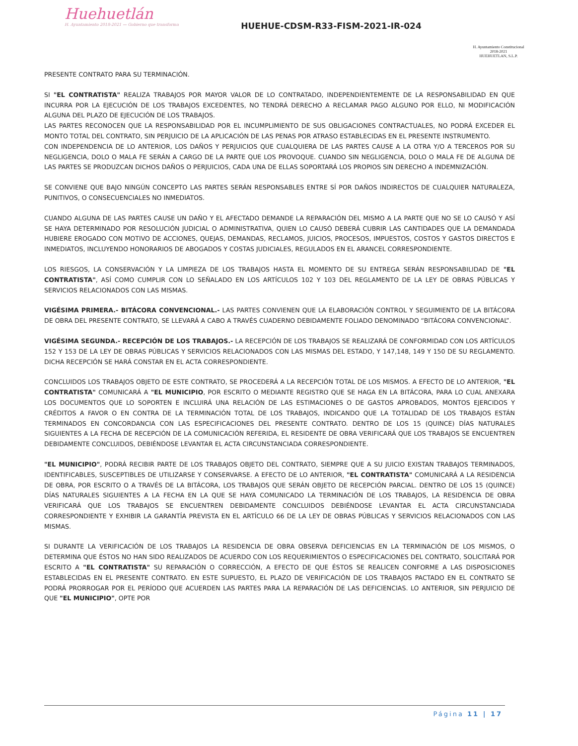Huehuetlán
H. Ayuntamiento 2018-2021 — Gobierno que transforma
HUEHUE-CDSM-R33-FISM-2021-IR-024
H. Ayuntamiento Constitucional
2018-2021
HUEHUETLAN, S.L.P.
PRESENTE CONTRATO PARA SU TERMINACIÓN.
SI "EL CONTRATISTA" REALIZA TRABAJOS POR MAYOR VALOR DE LO CONTRATADO, INDEPENDIENTEMENTE DE LA RESPONSABILIDAD EN QUE INCURRA POR LA EJECUCIÓN DE LOS TRABAJOS EXCEDENTES, NO TENDRÁ DERECHO A RECLAMAR PAGO ALGUNO POR ELLO, NI MODIFICACIÓN ALGUNA DEL PLAZO DE EJECUCIÓN DE LOS TRABAJOS.
LAS PARTES RECONOCEN QUE LA RESPONSABILIDAD POR EL INCUMPLIMIENTO DE SUS OBLIGACIONES CONTRACTUALES, NO PODRÁ EXCEDER EL MONTO TOTAL DEL CONTRATO, SIN PERJUICIO DE LA APLICACIÓN DE LAS PENAS POR ATRASO ESTABLECIDAS EN EL PRESENTE INSTRUMENTO.
CON INDEPENDENCIA DE LO ANTERIOR, LOS DAÑOS Y PERJUICIOS QUE CUALQUIERA DE LAS PARTES CAUSE A LA OTRA Y/O A TERCEROS POR SU NEGLIGENCIA, DOLO O MALA FE SERÁN A CARGO DE LA PARTE QUE LOS PROVOQUE. CUANDO SIN NEGLIGENCIA, DOLO O MALA FE DE ALGUNA DE LAS PARTES SE PRODUZCAN DICHOS DAÑOS O PERJUICIOS, CADA UNA DE ELLAS SOPORTARÁ LOS PROPIOS SIN DERECHO A INDEMNIZACIÓN.
SE CONVIENE QUE BAJO NINGÚN CONCEPTO LAS PARTES SERÁN RESPONSABLES ENTRE SÍ POR DAÑOS INDIRECTOS DE CUALQUIER NATURALEZA, PUNITIVOS, O CONSECUENCIALES NO INMEDIATOS.
CUANDO ALGUNA DE LAS PARTES CAUSE UN DAÑO Y EL AFECTADO DEMANDE LA REPARACIÓN DEL MISMO A LA PARTE QUE NO SE LO CAUSÓ Y ASÍ SE HAYA DETERMINADO POR RESOLUCIÓN JUDICIAL O ADMINISTRATIVA, QUIEN LO CAUSÓ DEBERÁ CUBRIR LAS CANTIDADES QUE LA DEMANDADA HUBIERE EROGADO CON MOTIVO DE ACCIONES, QUEJAS, DEMANDAS, RECLAMOS, JUICIOS, PROCESOS, IMPUESTOS, COSTOS Y GASTOS DIRECTOS E INMEDIATOS, INCLUYENDO HONORARIOS DE ABOGADOS Y COSTAS JUDICIALES, REGULADOS EN EL ARANCEL CORRESPONDIENTE.
LOS RIESGOS, LA CONSERVACIÓN Y LA LIMPIEZA DE LOS TRABAJOS HASTA EL MOMENTO DE SU ENTREGA SERÁN RESPONSABILIDAD DE "EL CONTRATISTA", ASÍ COMO CUMPLIR CON LO SEÑALADO EN LOS ARTÍCULOS 102 Y 103 DEL REGLAMENTO DE LA LEY DE OBRAS PÚBLICAS Y SERVICIOS RELACIONADOS CON LAS MISMAS.
VIGÉSIMA PRIMERA.- BITÁCORA CONVENCIONAL.- LAS PARTES CONVIENEN QUE LA ELABORACIÓN CONTROL Y SEGUIMIENTO DE LA BITÁCORA DE OBRA DEL PRESENTE CONTRATO, SE LLEVARÁ A CABO A TRAVÉS CUADERNO DEBIDAMENTE FOLIADO DENOMINADO “BITÁCORA CONVENCIONAL”.
VIGÉSIMA SEGUNDA.- RECEPCIÓN DE LOS TRABAJOS.- LA RECEPCIÓN DE LOS TRABAJOS SE REALIZARÁ DE CONFORMIDAD CON LOS ARTÍCULOS 152 Y 153 DE LA LEY DE OBRAS PÚBLICAS Y SERVICIOS RELACIONADOS CON LAS MISMAS DEL ESTADO, Y 147,148, 149 Y 150 DE SU REGLAMENTO. DICHA RECEPCIÓN SE HARÁ CONSTAR EN EL ACTA CORRESPONDIENTE.
CONCLUIDOS LOS TRABAJOS OBJETO DE ESTE CONTRATO, SE PROCEDERÁ A LA RECEPCIÓN TOTAL DE LOS MISMOS. A EFECTO DE LO ANTERIOR, "EL CONTRATISTA" COMUNICARÁ A "EL MUNICIPIO, POR ESCRITO O MEDIANTE REGISTRO QUE SE HAGA EN LA BITÁCORA, PARA LO CUAL ANEXARA LOS DOCUMENTOS QUE LO SOPORTEN E INCLUIRÁ UNA RELACIÓN DE LAS ESTIMACIONES O DE GASTOS APROBADOS, MONTOS EJERCIDOS Y CRÉDITOS A FAVOR O EN CONTRA DE LA TERMINACIÓN TOTAL DE LOS TRABAJOS, INDICANDO QUE LA TOTALIDAD DE LOS TRABAJOS ESTÁN TERMINADOS EN CONCORDANCIA CON LAS ESPECIFICACIONES DEL PRESENTE CONTRATO. DENTRO DE LOS 15 (QUINCE) DÍAS NATURALES SIGUIENTES A LA FECHA DE RECEPCIÓN DE LA COMUNICACIÓN REFERIDA, EL RESIDENTE DE OBRA VERIFICARÁ QUE LOS TRABAJOS SE ENCUENTREN DEBIDAMENTE CONCLUIDOS, DEBIÉNDOSE LEVANTAR EL ACTA CIRCUNSTANCIADA CORRESPONDIENTE.
"EL MUNICIPIO", PODRÁ RECIBIR PARTE DE LOS TRABAJOS OBJETO DEL CONTRATO, SIEMPRE QUE A SU JUICIO EXISTAN TRABAJOS TERMINADOS, IDENTIFICABLES, SUSCEPTIBLES DE UTILIZARSE Y CONSERVARSE. A EFECTO DE LO ANTERIOR, "EL CONTRATISTA" COMUNICARÁ A LA RESIDENCIA DE OBRA, POR ESCRITO O A TRAVÉS DE LA BITÁCORA, LOS TRABAJOS QUE SERÁN OBJETO DE RECEPCIÓN PARCIAL. DENTRO DE LOS 15 (QUINCE) DÍAS NATURALES SIGUIENTES A LA FECHA EN LA QUE SE HAYA COMUNICADO LA TERMINACIÓN DE LOS TRABAJOS, LA RESIDENCIA DE OBRA VERIFICARÁ QUE LOS TRABAJOS SE ENCUENTREN DEBIDAMENTE CONCLUIDOS DEBIÉNDOSE LEVANTAR EL ACTA CIRCUNSTANCIADA CORRESPONDIENTE Y EXHIBIR LA GARANTÍA PREVISTA EN EL ARTÍCULO 66 DE LA LEY DE OBRAS PÚBLICAS Y SERVICIOS RELACIONADOS CON LAS MISMAS.
SI DURANTE LA VERIFICACIÓN DE LOS TRABAJOS LA RESIDENCIA DE OBRA OBSERVA DEFICIENCIAS EN LA TERMINACIÓN DE LOS MISMOS, O DETERMINA QUE ÉSTOS NO HAN SIDO REALIZADOS DE ACUERDO CON LOS REQUERIMIENTOS O ESPECIFICACIONES DEL CONTRATO, SOLICITARÁ POR ESCRITO A "EL CONTRATISTA" SU REPARACIÓN O CORRECCIÓN, A EFECTO DE QUE ÉSTOS SE REALICEN CONFORME A LAS DISPOSICIONES ESTABLECIDAS EN EL PRESENTE CONTRATO. EN ESTE SUPUESTO, EL PLAZO DE VERIFICACIÓN DE LOS TRABAJOS PACTADO EN EL CONTRATO SE PODRÁ PRORROGAR POR EL PERÍODO QUE ACUERDEN LAS PARTES PARA LA REPARACIÓN DE LAS DEFICIENCIAS. LO ANTERIOR, SIN PERJUICIO DE QUE "EL MUNICIPIO", OPTE POR
Página 11 | 17